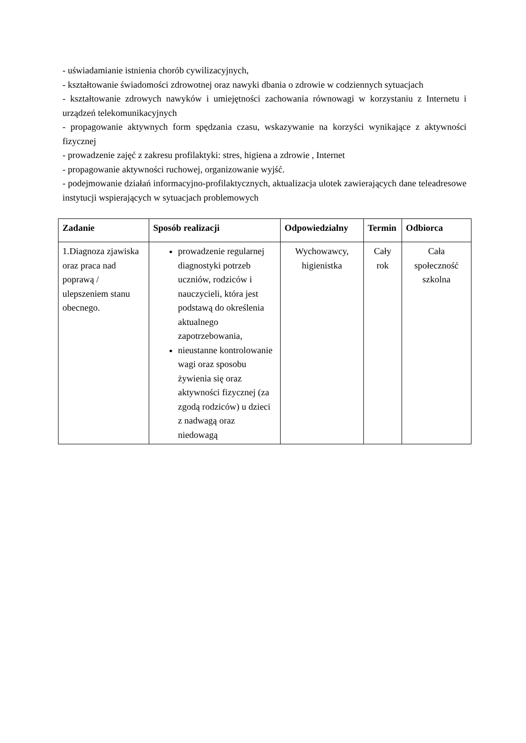- uświadamianie istnienia chorób cywilizacyjnych,
- kształtowanie świadomości zdrowotnej oraz nawyki dbania o zdrowie w codziennych sytuacjach
- kształtowanie zdrowych nawyków i umiejętności zachowania równowagi w korzystaniu z Internetu i urządzeń telekomunikacyjnych
- propagowanie aktywnych form spędzania czasu, wskazywanie na korzyści wynikające z aktywności fizycznej
- prowadzenie zajęć z zakresu profilaktyki: stres, higiena a zdrowie , Internet
- propagowanie aktywności ruchowej, organizowanie wyjść.
- podejmowanie działań informacyjno-profilaktycznych, aktualizacja ulotek zawierających dane teleadresowe instytucji wspierających w sytuacjach problemowych
| Zadanie | Sposób realizacji | Odpowiedzialny | Termin | Odbiorca |
| --- | --- | --- | --- | --- |
| 1.Diagnoza zjawiska oraz praca nad poprawą / ulepszeniem stanu obecnego. | prowadzenie regularnej diagnostyki potrzeb uczniów, rodziców i nauczycieli, która jest podstawą do określenia aktualnego zapotrzebowania, nieustanne kontrolowanie wagi oraz sposobu żywienia się oraz aktywności fizycznej (za zgodą rodziców) u dzieci z nadwagą oraz niedowagą | Wychowawcy, higienistka | Cały rok | Cała społeczność szkolna |